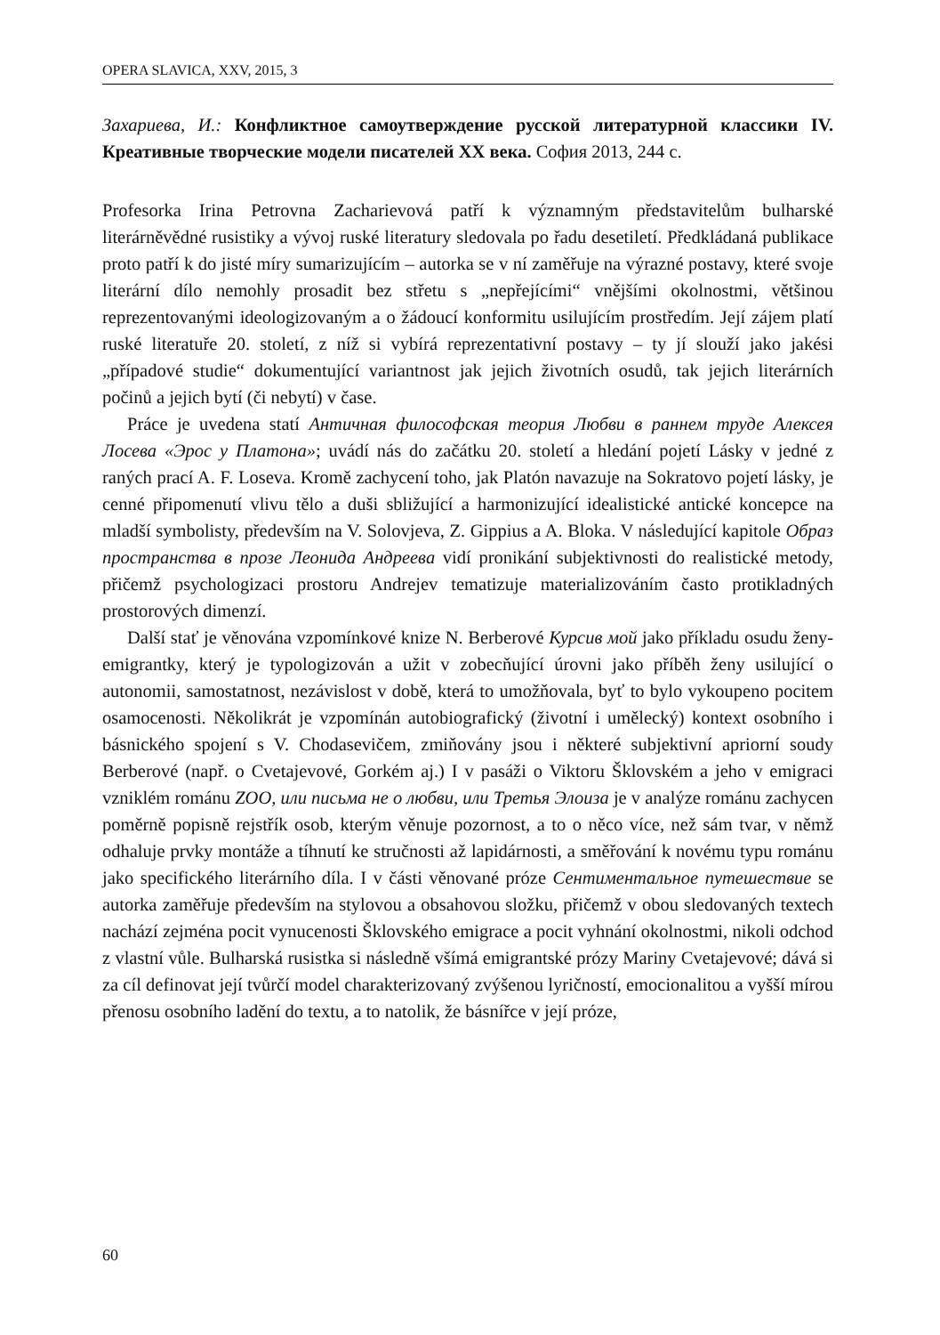OPERA SLAVICA, XXV, 2015, 3
Захариева, И.: Конфликтное самоутверждение русской литературной классики IV. Креативные творческие модели писателей XX века. София 2013, 244 с.
Profesorka Irina Petrovna Zacharievová patří k významným představitelům bulharské literárněvědné rusistiky a vývoj ruské literatury sledovala po řadu desetiletí. Předkládaná publikace proto patří k do jisté míry sumarizujícím – autorka se v ní zaměřuje na výrazné postavy, které svoje literární dílo nemohly prosadit bez střetu s „nepřejícími“ vnějšími okolnostmi, většinou reprezentovanými ideologizovaným a o žádoucí konformitu usilujícím prostředím. Její zájem platí ruské literatuře 20. století, z níž si vybírá reprezentativní postavy – ty jí slouží jako jakési „případové studie“ dokumentující variantnost jak jejich životních osudů, tak jejich literárních počinů a jejich bytí (či nebytí) v čase.
Práce je uvedena statí Античная философская теория Любви в раннем труде Алексея Лосева «Эрос у Платона»; uvádí nás do začátku 20. století a hledání pojetí Lásky v jedné z raných prací A. F. Loseva. Kromě zachycení toho, jak Platón navazuje na Sokratovo pojetí lásky, je cenné připomenutí vlivu tělo a duši sbližující a harmonizující idealistické antické koncepce na mladší symbolisty, především na V. Solovjeva, Z. Gippius a A. Bloka. V následující kapitole Образ пространства в прозе Леонида Андреева vidí pronikání subjektivnosti do realistické metody, přičemž psychologizaci prostoru Andrejev tematizuje materializováním často protikladných prostorových dimenzí.
Další stať je věnována vzpomínkové knize N. Berberové Курсив мой jako příkladu osudu ženy-emigrantky, který je typologizován a užit v zobecňující úrovni jako příběh ženy usilující o autonomii, samostatnost, nezávislost v době, která to umožňovala, byť to bylo vykoupeno pocitem osamocenosti. Několikrát je vzpomínán autobiografický (životní i umělecký) kontext osobního i básnického spojení s V. Chodasevičem, zmiňovány jsou i některé subjektivní apriorní soudy Berberové (např. o Cvetajevové, Gorkém aj.) I v pasáži o Viktoru Šklovském a jeho v emigraci vzniklém románu ZOO, или письма не о любви, или Третья Элоиза je v analýze románu zachycen poměrně popisně rejstřík osob, kterým věnuje pozornost, a to o něco více, než sám tvar, v němž odhaluje prvky montáže a tíhnutí ke stručnosti až lapidárnosti, a směřování k novému typu románu jako specifického literárního díla. I v části věnované próze Сентиментальное путешествие se autorka zaměřuje především na stylovou a obsahovou složku, přičemž v obou sledovaných textech nachází zejména pocit vynucenosti Šklovského emigrace a pocit vyhnání okolnostmi, nikoli odchod z vlastní vůle. Bulharská rusistka si následně všímá emigrantské prózy Mariny Cvetajevové; dává si za cíl definovat její tvůrčí model charakterizovaný zvýšenou lyričností, emocionalitou a vyšší mírou přenosu osobního ladění do textu, a to natolik, že básnířce v její próze,
60